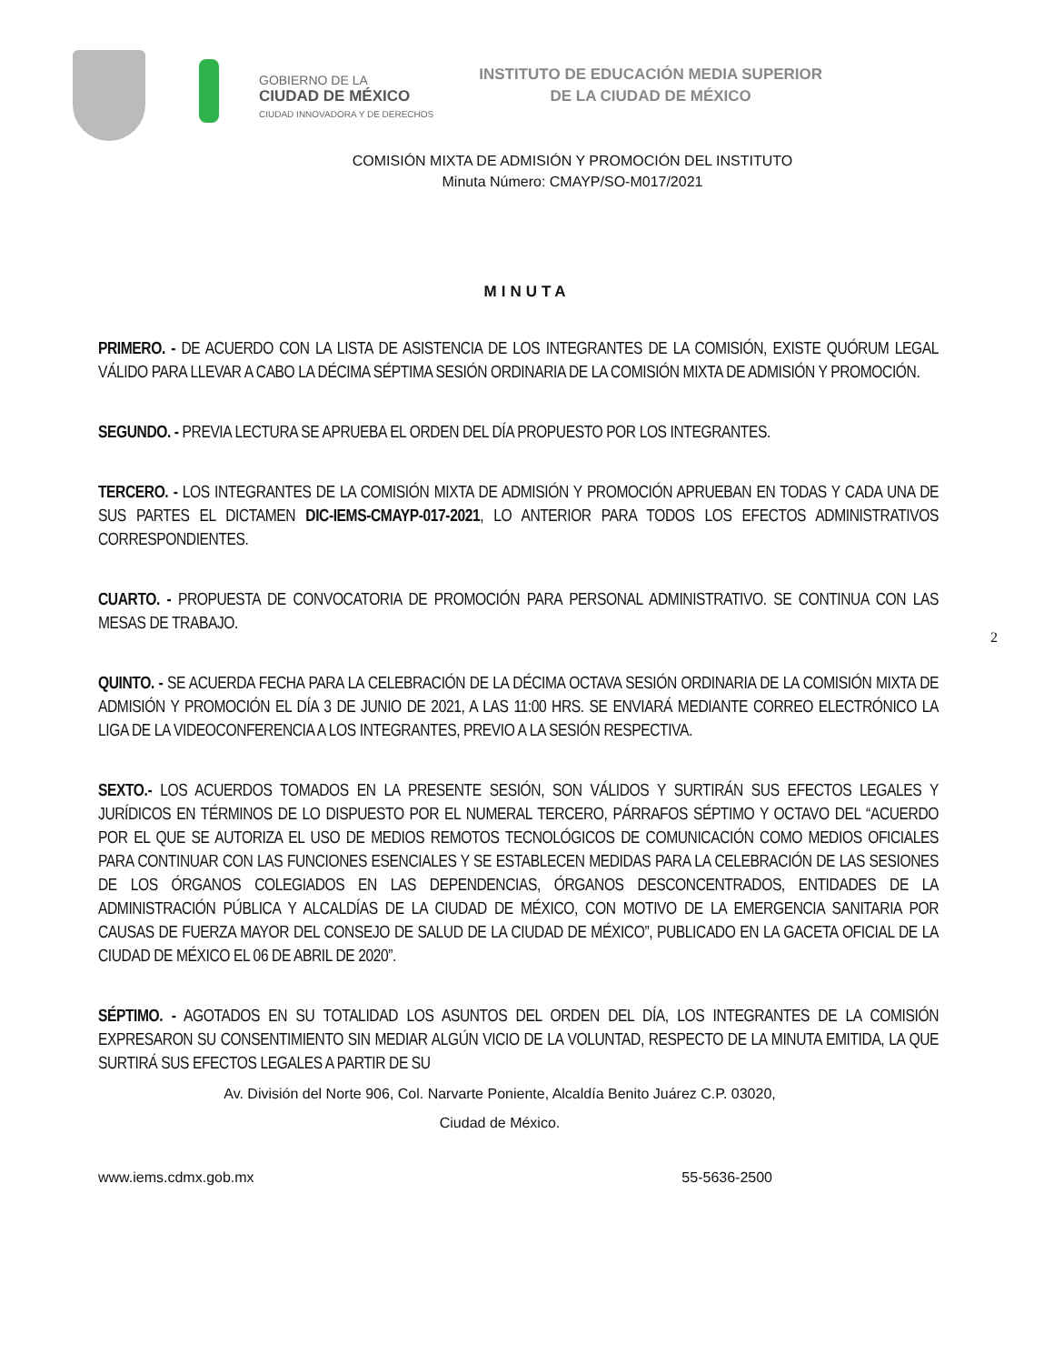GOBIERNO DE LA
CIUDAD DE MÉXICO
CIUDAD INNOVADORA Y DE DERECHOS
INSTITUTO DE EDUCACIÓN MEDIA SUPERIOR
DE LA CIUDAD DE MÉXICO
COMISIÓN MIXTA DE ADMISIÓN Y PROMOCIÓN DEL INSTITUTO
Minuta Número: CMAYP/SO-M017/2021
MINUTA
PRIMERO. - DE ACUERDO CON LA LISTA DE ASISTENCIA DE LOS INTEGRANTES DE LA COMISIÓN, EXISTE QUÓRUM LEGAL VÁLIDO PARA LLEVAR A CABO LA DÉCIMA SÉPTIMA SESIÓN ORDINARIA DE LA COMISIÓN MIXTA DE ADMISIÓN Y PROMOCIÓN.
SEGUNDO. - PREVIA LECTURA SE APRUEBA EL ORDEN DEL DÍA PROPUESTO POR LOS INTEGRANTES.
TERCERO. - LOS INTEGRANTES DE LA COMISIÓN MIXTA DE ADMISIÓN Y PROMOCIÓN APRUEBAN EN TODAS Y CADA UNA DE SUS PARTES EL DICTAMEN DIC-IEMS-CMAYP-017-2021, LO ANTERIOR PARA TODOS LOS EFECTOS ADMINISTRATIVOS CORRESPONDIENTES.
CUARTO. - PROPUESTA DE CONVOCATORIA DE PROMOCIÓN PARA PERSONAL ADMINISTRATIVO. SE CONTINUA CON LAS MESAS DE TRABAJO.
2
QUINTO. - SE ACUERDA FECHA PARA LA CELEBRACIÓN DE LA DÉCIMA OCTAVA SESIÓN ORDINARIA DE LA COMISIÓN MIXTA DE ADMISIÓN Y PROMOCIÓN EL DÍA 3 DE JUNIO DE 2021, A LAS 11:00 HRS. SE ENVIARÁ MEDIANTE CORREO ELECTRÓNICO LA LIGA DE LA VIDEOCONFERENCIA A LOS INTEGRANTES, PREVIO A LA SESIÓN RESPECTIVA.
SEXTO.- LOS ACUERDOS TOMADOS EN LA PRESENTE SESIÓN, SON VÁLIDOS Y SURTIRÁN SUS EFECTOS LEGALES Y JURÍDICOS EN TÉRMINOS DE LO DISPUESTO POR EL NUMERAL TERCERO, PÁRRAFOS SÉPTIMO Y OCTAVO DEL “ACUERDO POR EL QUE SE AUTORIZA EL USO DE MEDIOS REMOTOS TECNOLÓGICOS DE COMUNICACIÓN COMO MEDIOS OFICIALES PARA CONTINUAR CON LAS FUNCIONES ESENCIALES Y SE ESTABLECEN MEDIDAS PARA LA CELEBRACIÓN DE LAS SESIONES DE LOS ÓRGANOS COLEGIADOS EN LAS DEPENDENCIAS, ÓRGANOS DESCONCENTRADOS, ENTIDADES DE LA ADMINISTRACIÓN PÚBLICA Y ALCALDÍAS DE LA CIUDAD DE MÉXICO, CON MOTIVO DE LA EMERGENCIA SANITARIA POR CAUSAS DE FUERZA MAYOR DEL CONSEJO DE SALUD DE LA CIUDAD DE MÉXICO”, PUBLICADO EN LA GACETA OFICIAL DE LA CIUDAD DE MÉXICO EL 06 DE ABRIL DE 2020”.
SÉPTIMO. - AGOTADOS EN SU TOTALIDAD LOS ASUNTOS DEL ORDEN DEL DÍA, LOS INTEGRANTES DE LA COMISIÓN EXPRESARON SU CONSENTIMIENTO SIN MEDIAR ALGÚN VICIO DE LA VOLUNTAD, RESPECTO DE LA MINUTA EMITIDA, LA QUE SURTIRÁ SUS EFECTOS LEGALES A PARTIR DE SU
Av. División del Norte 906, Col. Narvarte Poniente, Alcaldía Benito Juárez C.P. 03020,
Ciudad de México.
www.iems.cdmx.gob.mx 55-5636-2500